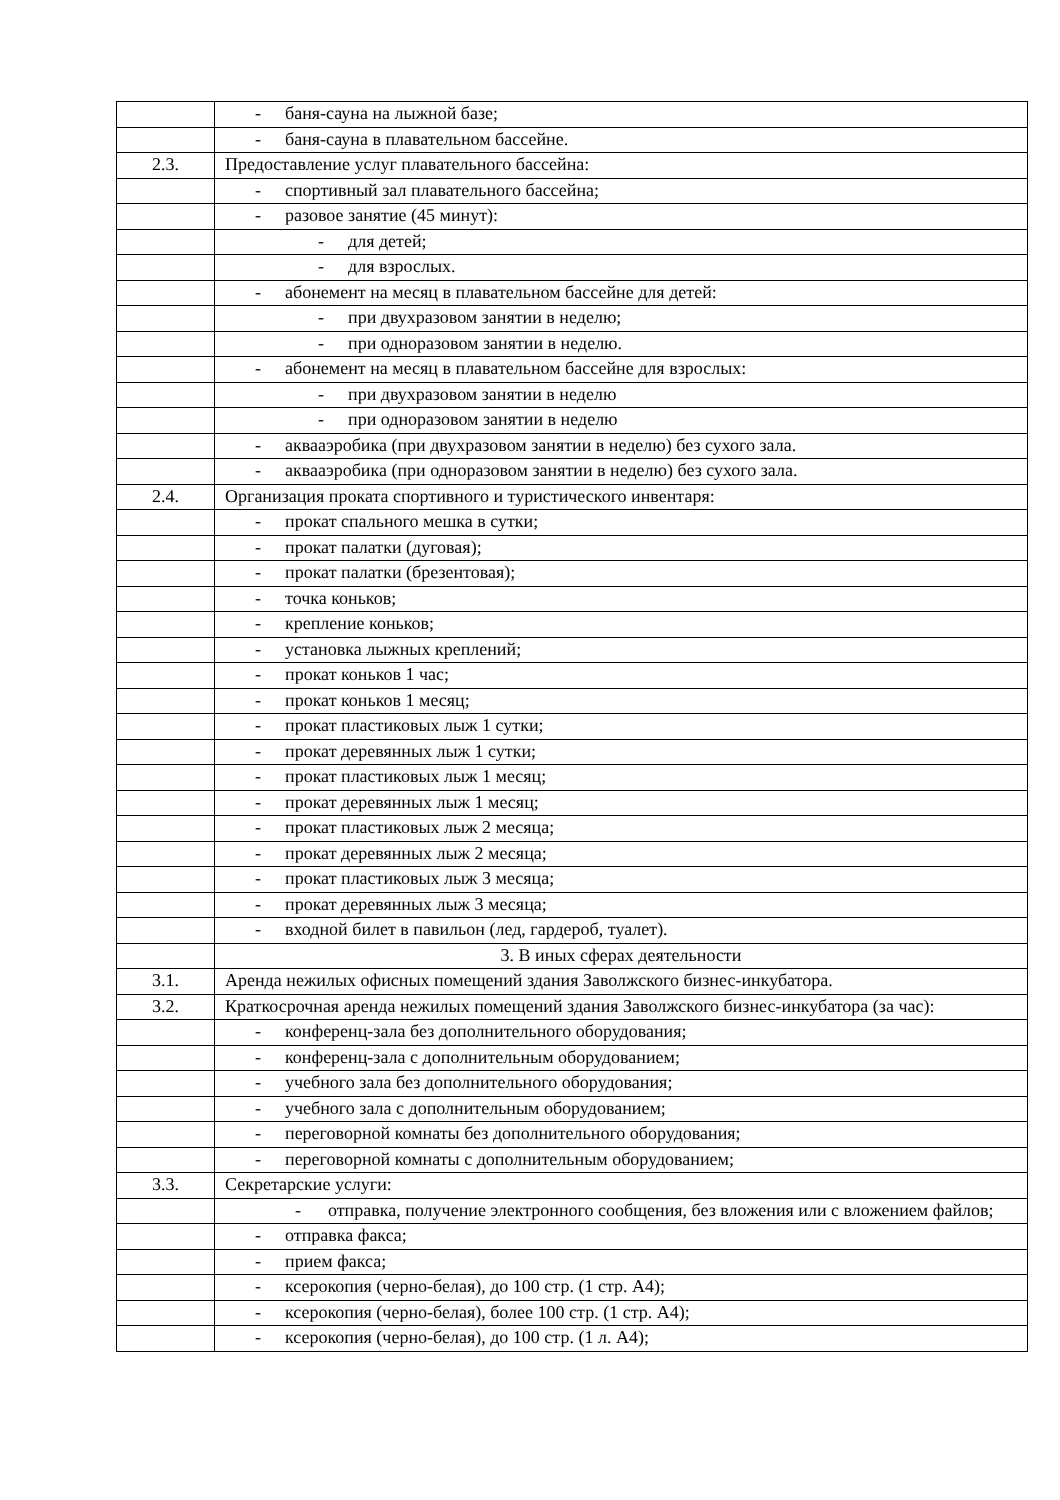| | - баня-сауна на лыжной базе; |
| | - баня-сауна в плавательном бассейне. |
| 2.3. | Предоставление услуг плавательного бассейна: |
| | - спортивный зал плавательного бассейна; |
| | - разовое занятие (45 минут): |
| | - для детей; |
| | - для взрослых. |
| | - абонемент на месяц в плавательном бассейне для детей: |
| | - при двухразовом занятии в неделю; |
| | - при одноразовом занятии в неделю. |
| | - абонемент на месяц в плавательном бассейне для взрослых: |
| | - при двухразовом занятии в неделю |
| | - при одноразовом занятии в неделю |
| | - аквааэробика (при двухразовом занятии в неделю) без сухого зала. |
| | - аквааэробика (при одноразовом занятии в неделю) без сухого зала. |
| 2.4. | Организация проката спортивного и туристического инвентаря: |
| | - прокат спального мешка в сутки; |
| | - прокат палатки (дуговая); |
| | - прокат палатки (брезентовая); |
| | - точка коньков; |
| | - крепление коньков; |
| | - установка лыжных креплений; |
| | - прокат коньков 1 час; |
| | - прокат коньков 1 месяц; |
| | - прокат пластиковых лыж 1 сутки; |
| | - прокат деревянных лыж 1 сутки; |
| | - прокат пластиковых лыж 1 месяц; |
| | - прокат деревянных лыж 1 месяц; |
| | - прокат пластиковых лыж 2 месяца; |
| | - прокат деревянных лыж 2 месяца; |
| | - прокат пластиковых лыж 3 месяца; |
| | - прокат деревянных лыж 3 месяца; |
| | - входной билет в павильон (лед, гардероб, туалет). |
| | 3. В иных сферах деятельности |
| 3.1. | Аренда нежилых офисных помещений здания Заволжского бизнес-инкубатора. |
| 3.2. | Краткосрочная аренда нежилых помещений здания Заволжского бизнес-инкубатора (за час): |
| | - конференц-зала без дополнительного оборудования; |
| | - конференц-зала с дополнительным оборудованием; |
| | - учебного зала без дополнительного оборудования; |
| | - учебного зала с дополнительным оборудованием; |
| | - переговорной комнаты без дополнительного оборудования; |
| | - переговорной комнаты с дополнительным оборудованием; |
| 3.3. | Секретарские услуги: |
| | - отправка, получение электронного сообщения, без вложения или с вложением файлов; |
| | - отправка факса; |
| | - прием факса; |
| | - ксерокопия (черно-белая), до 100 стр. (1 стр. А4); |
| | - ксерокопия (черно-белая), более 100 стр. (1 стр. А4); |
| | - ксерокопия (черно-белая), до 100 стр. (1 л. А4); |